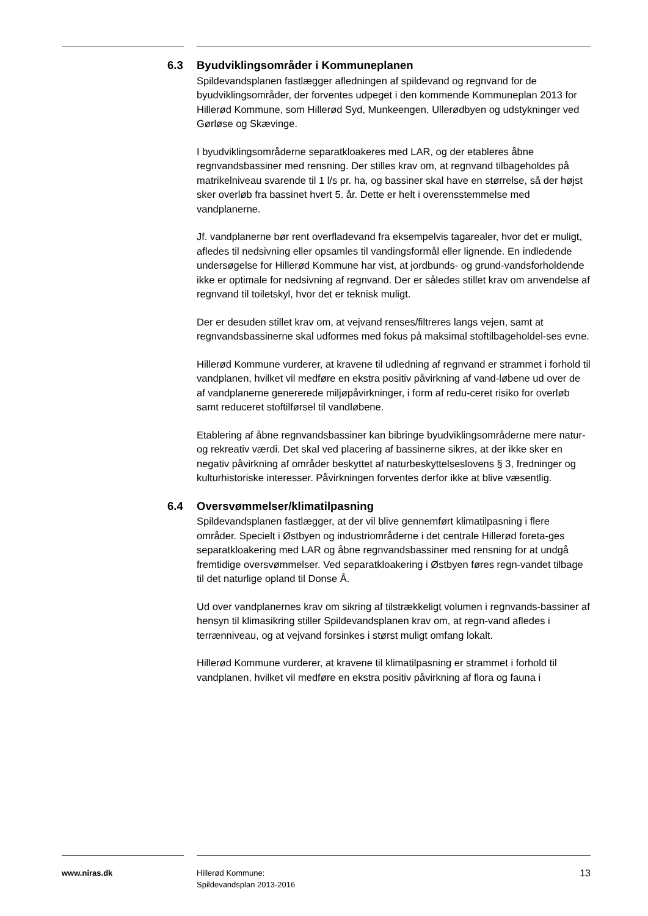6.3 Byudviklingsområder i Kommuneplanen
Spildevandsplanen fastlægger afledningen af spildevand og regnvand for de byudviklingsområder, der forventes udpeget i den kommende Kommuneplan 2013 for Hillerød Kommune, som Hillerød Syd, Munkeengen, Ullerødbyen og udstykninger ved Gørløse og Skævinge.
I byudviklingsområderne separatkloakeres med LAR, og der etableres åbne regnvandsbassiner med rensning. Der stilles krav om, at regnvand tilbageholdes på matrikelniveau svarende til 1 l/s pr. ha, og bassiner skal have en størrelse, så der højst sker overløb fra bassinet hvert 5. år. Dette er helt i overensstemmelse med vandplanerne.
Jf. vandplanerne bør rent overfladevand fra eksempelvis tagarealer, hvor det er muligt, afledes til nedsivning eller opsamles til vandingsformål eller lignende. En indledende undersøgelse for Hillerød Kommune har vist, at jordbunds- og grund-vandsforholdende ikke er optimale for nedsivning af regnvand. Der er således stillet krav om anvendelse af regnvand til toiletskyl, hvor det er teknisk muligt.
Der er desuden stillet krav om, at vejvand renses/filtreres langs vejen, samt at regnvandsbassinerne skal udformes med fokus på maksimal stoftilbageholdel-ses evne.
Hillerød Kommune vurderer, at kravene til udledning af regnvand er strammet i forhold til vandplanen, hvilket vil medføre en ekstra positiv påvirkning af vand-løbene ud over de af vandplanerne genererede miljøpåvirkninger, i form af redu-ceret risiko for overløb samt reduceret stoftilførsel til vandløbene.
Etablering af åbne regnvandsbassiner kan bibringe byudviklingsområderne mere natur- og rekreativ værdi. Det skal ved placering af bassinerne sikres, at der ikke sker en negativ påvirkning af områder beskyttet af naturbeskyttelseslovens § 3, fredninger og kulturhistoriske interesser. Påvirkningen forventes derfor ikke at blive væsentlig.
6.4 Oversvømmelser/klimatilpasning
Spildevandsplanen fastlægger, at der vil blive gennemført klimatilpasning i flere områder. Specielt i Østbyen og industriområderne i det centrale Hillerød foreta-ges separatkloakering med LAR og åbne regnvandsbassiner med rensning for at undgå fremtidige oversvømmelser. Ved separatkloakering i Østbyen føres regn-vandet tilbage til det naturlige opland til Donse Å.
Ud over vandplanernes krav om sikring af tilstrækkeligt volumen i regnvands-bassiner af hensyn til klimasikring stiller Spildevandsplanen krav om, at regn-vand afledes i terrænniveau, og at vejvand forsinkes i størst muligt omfang lokalt.
Hillerød Kommune vurderer, at kravene til klimatilpasning er strammet i forhold til vandplanen, hvilket vil medføre en ekstra positiv påvirkning af flora og fauna i
www.niras.dk Hillerød Kommune:
Spildevandsplan 2013-2016
13